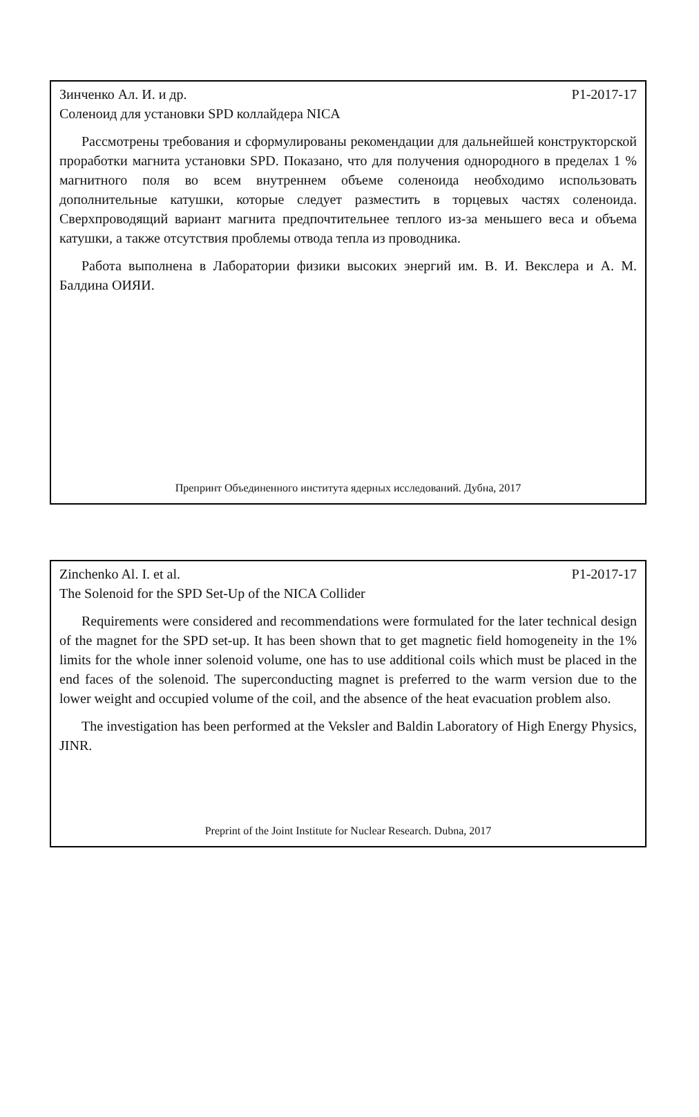Зинченко Ал. И. и др. Р1-2017-17
Соленоид для установки SPD коллайдера NICA
Рассмотрены требования и сформулированы рекомендации для дальнейшей конструкторской проработки магнита установки SPD. Показано, что для получения однородного в пределах 1 % магнитного поля во всем внутреннем объеме соленоида необходимо использовать дополнительные катушки, которые следует разместить в торцевых частях соленоида. Сверхпроводящий вариант магнита предпочтительнее теплого из-за меньшего веса и объема катушки, а также отсутствия проблемы отвода тепла из проводника.
Работа выполнена в Лаборатории физики высоких энергий им. В. И. Векслера и А. М. Балдина ОИЯИ.
Препринт Объединенного института ядерных исследований. Дубна, 2017
Zinchenko Al. I. et al. P1-2017-17
The Solenoid for the SPD Set-Up of the NICA Collider
Requirements were considered and recommendations were formulated for the later technical design of the magnet for the SPD set-up. It has been shown that to get magnetic field homogeneity in the 1% limits for the whole inner solenoid volume, one has to use additional coils which must be placed in the end faces of the solenoid. The superconducting magnet is preferred to the warm version due to the lower weight and occupied volume of the coil, and the absence of the heat evacuation problem also.
The investigation has been performed at the Veksler and Baldin Laboratory of High Energy Physics, JINR.
Preprint of the Joint Institute for Nuclear Research. Dubna, 2017